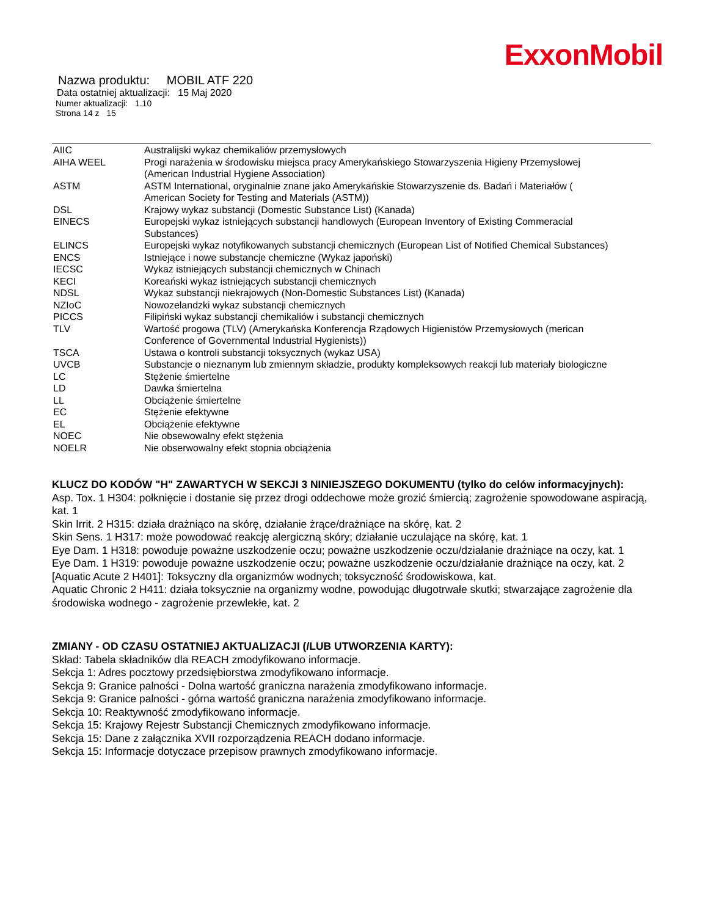ExxonMobil
Nazwa produktu: MOBIL ATF 220
Data ostatniej aktualizacji: 15 Maj 2020
Numer aktualizacji: 1.10
Strona 14 z 15
| AIIC | Australijski wykaz chemikaliów przemysłowych |
| AIHA WEEL | Progi narażenia w środowisku miejsca pracy Amerykańskiego Stowarzyszenia Higieny Przemysłowej (American Industrial Hygiene Association) |
| ASTM | ASTM International, oryginalnie znane jako Amerykańskie Stowarzyszenie ds. Badań i Materiałów ( American Society for Testing and Materials (ASTM)) |
| DSL | Krajowy wykaz substancji (Domestic Substance List) (Kanada) |
| EINECS | Europejski wykaz istniejących substancji handlowych (European Inventory of Existing Commeracial Substances) |
| ELINCS | Europejski wykaz notyfikowanych substancji chemicznych (European List of Notified Chemical Substances) |
| ENCS | Istniejące i nowe substancje chemiczne (Wykaz japoński) |
| IECSC | Wykaz istniejących substancji chemicznych w Chinach |
| KECI | Koreański wykaz istniejących substancji chemicznych |
| NDSL | Wykaz substancji niekrajowych (Non-Domestic Substances List) (Kanada) |
| NZIoC | Nowozelandzki wykaz substancji chemicznych |
| PICCS | Filipiński wykaz substancji chemikaliów i substancji chemicznych |
| TLV | Wartość progowa (TLV) (Amerykańska Konferencja Rządowych Higienistów Przemysłowych (merican Conference of Governmental Industrial Hygienists)) |
| TSCA | Ustawa o kontroli substancji toksycznych (wykaz USA) |
| UVCB | Substancje o nieznanym lub zmiennym składzie, produkty kompleksowych reakcji lub materiały biologiczne |
| LC | Stężenie śmiertelne |
| LD | Dawka śmiertelna |
| LL | Obciążenie śmiertelne |
| EC | Stężenie efektywne |
| EL | Obciążenie efektywne |
| NOEC | Nie obsewowalny efekt stężenia |
| NOELR | Nie obserwowalny efekt stopnia obciążenia |
KLUCZ DO KODÓW "H" ZAWARTYCH W SEKCJI 3 NINIEJSZEGO DOKUMENTU (tylko do celów informacyjnych):
Asp. Tox. 1 H304: połknięcie i dostanie się przez drogi oddechowe może grozić śmiercią; zagrożenie spowodowane aspiracją, kat. 1
Skin Irrit. 2 H315: działa drażniąco na skórę, działanie żrące/drażniące na skórę, kat. 2
Skin Sens. 1 H317: może powodować reakcję alergiczną skóry; działanie uczulające na skórę, kat. 1
Eye Dam. 1 H318: powoduje poważne uszkodzenie oczu; poważne uszkodzenie oczu/działanie drażniące na oczy, kat. 1
Eye Dam. 1 H319: powoduje poważne uszkodzenie oczu; poważne uszkodzenie oczu/działanie drażniące na oczy, kat. 2
[Aquatic Acute 2 H401]: Toksyczny dla organizmów wodnych; toksyczność środowiskowa, kat.
Aquatic Chronic 2 H411: działa toksycznie na organizmy wodne, powodując długotrwałe skutki; stwarzające zagrożenie dla środowiska wodnego - zagrożenie przewlekłe, kat. 2
ZMIANY - OD CZASU OSTATNIEJ AKTUALIZACJI (/LUB UTWORZENIA KARTY):
Skład: Tabela składników dla REACH zmodyfikowano informacje.
Sekcja 1: Adres pocztowy przedsiębiorstwa zmodyfikowano informacje.
Sekcja 9: Granice palności - Dolna wartość graniczna narażenia zmodyfikowano informacje.
Sekcja 9: Granice palności - górna wartość graniczna narażenia zmodyfikowano informacje.
Sekcja 10: Reaktywność zmodyfikowano informacje.
Sekcja 15: Krajowy Rejestr Substancji Chemicznych zmodyfikowano informacje.
Sekcja 15: Dane z załącznika XVII rozporządzenia REACH dodano informacje.
Sekcja 15: Informacje dotyczace przepisow prawnych zmodyfikowano informacje.